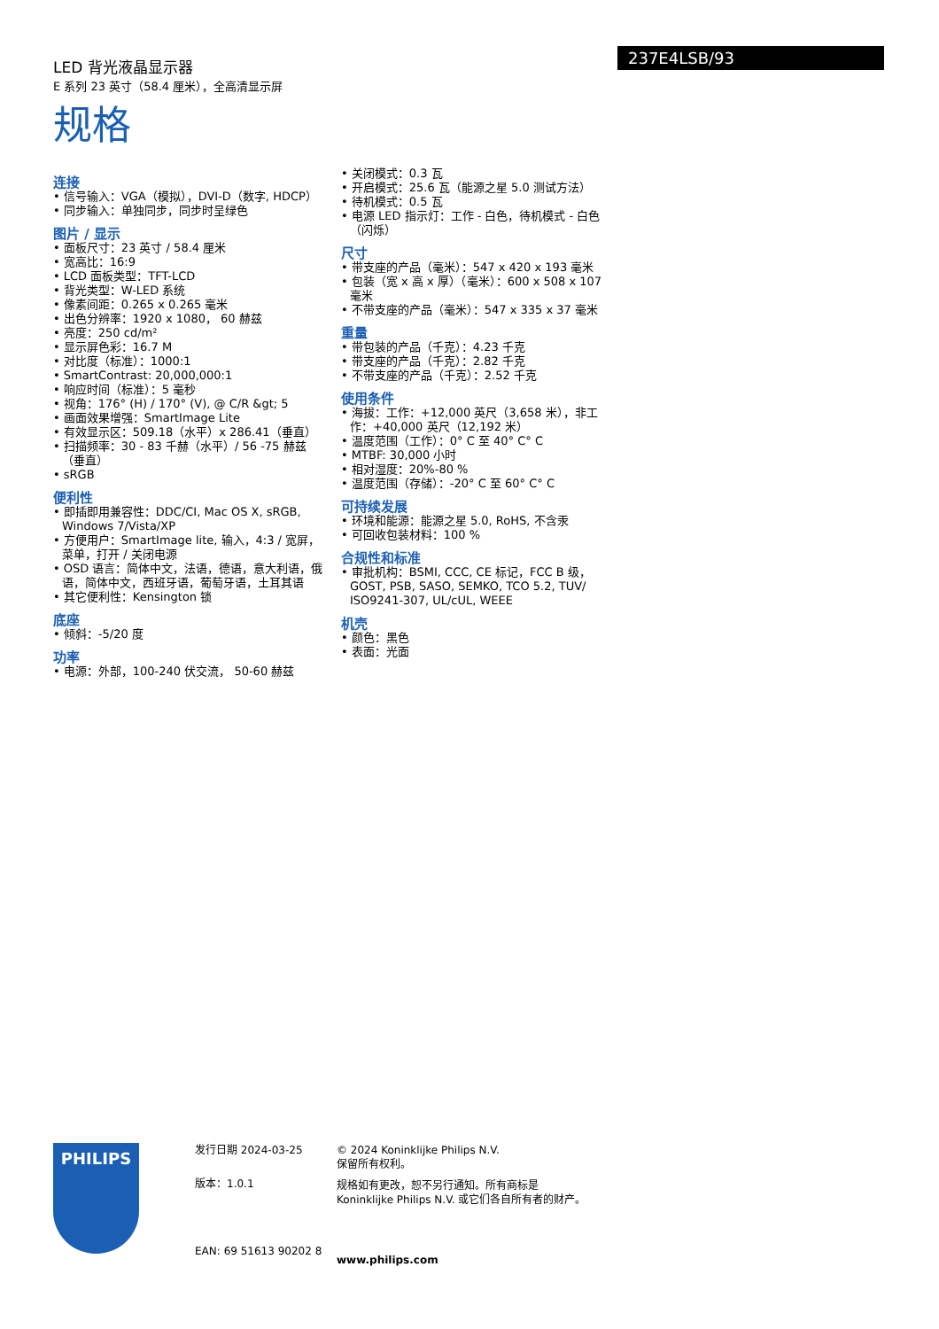LED 背光液晶显示器
E 系列 23 英寸（58.4 厘米），全高清显示屏
237E4LSB/93
规格
连接
• 信号输入：VGA（模拟），DVI-D（数字, HDCP）
• 同步输入：单独同步，同步时呈绿色
图片 / 显示
• 面板尺寸：23 英寸 / 58.4 厘米
• 宽高比：16:9
• LCD 面板类型：TFT-LCD
• 背光类型：W-LED 系统
• 像素间距：0.265 x 0.265 毫米
• 出色分辨率：1920 x 1080， 60 赫兹
• 亮度：250 cd/m²
• 显示屏色彩：16.7 M
• 对比度（标准）：1000:1
• SmartContrast: 20,000,000:1
• 响应时间（标准）：5 毫秒
• 视角：176° (H) / 170° (V), @ C/R &gt; 5
• 画面效果增强：SmartImage Lite
• 有效显示区：509.18（水平）x 286.41（垂直）
• 扫描频率：30 - 83 千赫（水平）/ 56 -75 赫兹（垂直）
• sRGB
便利性
• 即插即用兼容性：DDC/CI, Mac OS X, sRGB, Windows 7/Vista/XP
• 方便用户：SmartImage lite, 输入，4:3 / 宽屏，菜单，打开 / 关闭电源
• OSD 语言：简体中文，法语，德语，意大利语，俄语，简体中文，西班牙语，葡萄牙语，土耳其语
• 其它便利性：Kensington 锁
底座
• 倾斜：-5/20 度
功率
• 电源：外部，100-240 伏交流， 50-60 赫兹
• 关闭模式：0.3 瓦
• 开启模式：25.6 瓦（能源之星 5.0 测试方法）
• 待机模式：0.5 瓦
• 电源 LED 指示灯：工作 - 白色，待机模式 - 白色（闪烁）
尺寸
• 带支座的产品（毫米）：547 x 420 x 193 毫米
• 包装（宽 x 高 x 厚）（毫米）：600 x 508 x 107 毫米
• 不带支座的产品（毫米）：547 x 335 x 37 毫米
重量
• 带包装的产品（千克）：4.23 千克
• 带支座的产品（千克）：2.82 千克
• 不带支座的产品（千克）：2.52 千克
使用条件
• 海拔：工作：+12,000 英尺（3,658 米），非工作：+40,000 英尺（12,192 米）
• 温度范围（工作）：0° C 至 40° C° C
• MTBF: 30,000 小时
• 相对湿度：20%-80 %
• 温度范围（存储）：-20° C 至 60° C° C
可持续发展
• 环境和能源：能源之星 5.0, RoHS, 不含汞
• 可回收包装材料：100 %
合规性和标准
• 审批机构：BSMI, CCC, CE 标记，FCC B 级，GOST, PSB, SASO, SEMKO, TCO 5.2, TUV/ ISO9241-307, UL/cUL, WEEE
机壳
• 颜色：黑色
• 表面：光面
PHILIPS
发行日期 2024-03-25
版本：1.0.1
EAN: 69 51613 90202 8
© 2024 Koninklijke Philips N.V.
保留所有权利。
规格如有更改，恕不另行通知。所有商标是
Koninklijke Philips N.V. 或它们各自所有者的财产。
www.philips.com